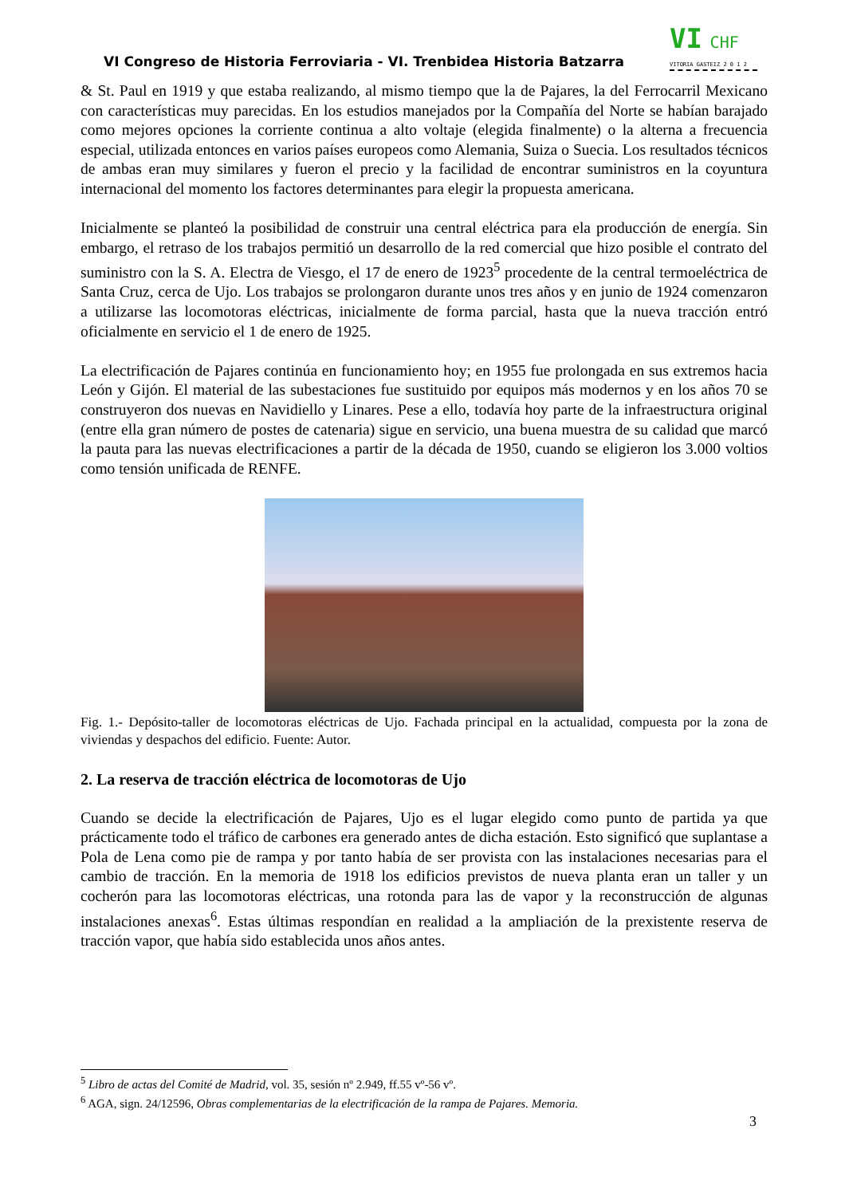VI Congreso de Historia Ferroviaria - VI. Trenbidea Historia Batzarra
VI CHF VITORIA GASTEIZ 2 0 1 2
& St. Paul en 1919 y que estaba realizando, al mismo tiempo que la de Pajares, la del Ferrocarril Mexicano con características muy parecidas. En los estudios manejados por la Compañía del Norte se habían barajado como mejores opciones la corriente continua a alto voltaje (elegida finalmente) o la alterna a frecuencia especial, utilizada entonces en varios países europeos como Alemania, Suiza o Suecia. Los resultados técnicos de ambas eran muy similares y fueron el precio y la facilidad de encontrar suministros en la coyuntura internacional del momento los factores determinantes para elegir la propuesta americana.
Inicialmente se planteó la posibilidad de construir una central eléctrica para ela producción de energía. Sin embargo, el retraso de los trabajos permitió un desarrollo de la red comercial que hizo posible el contrato del suministro con la S. A. Electra de Viesgo, el 17 de enero de 1923<sup>5</sup> procedente de la central termoeléctrica de Santa Cruz, cerca de Ujo. Los trabajos se prolongaron durante unos tres años y en junio de 1924 comenzaron a utilizarse las locomotoras eléctricas, inicialmente de forma parcial, hasta que la nueva tracción entró oficialmente en servicio el 1 de enero de 1925.
La electrificación de Pajares continúa en funcionamiento hoy; en 1955 fue prolongada en sus extremos hacia León y Gijón. El material de las subestaciones fue sustituido por equipos más modernos y en los años 70 se construyeron dos nuevas en Navidiello y Linares. Pese a ello, todavía hoy parte de la infraestructura original (entre ella gran número de postes de catenaria) sigue en servicio, una buena muestra de su calidad que marcó la pauta para las nuevas electrificaciones a partir de la década de 1950, cuando se eligieron los 3.000 voltios como tensión unificada de RENFE.
Fig. 1.- Depósito-taller de locomotoras eléctricas de Ujo. Fachada principal en la actualidad, compuesta por la zona de viviendas y despachos del edificio. Fuente: Autor.
2. La reserva de tracción eléctrica de locomotoras de Ujo
Cuando se decide la electrificación de Pajares, Ujo es el lugar elegido como punto de partida ya que prácticamente todo el tráfico de carbones era generado antes de dicha estación. Esto significó que suplantase a Pola de Lena como pie de rampa y por tanto había de ser provista con las instalaciones necesarias para el cambio de tracción. En la memoria de 1918 los edificios previstos de nueva planta eran un taller y un cocherón para las locomotoras eléctricas, una rotonda para las de vapor y la reconstrucción de algunas instalaciones anexas<sup>6</sup>. Estas últimas respondían en realidad a la ampliación de la prexistente reserva de tracción vapor, que había sido establecida unos años antes.
<sup>5</sup> Libro de actas del Comité de Madrid, vol. 35, sesión nº 2.949, ff.55 vº-56 vº.
<sup>6</sup> AGA, sign. 24/12596, Obras complementarias de la electrificación de la rampa de Pajares. Memoria.
3